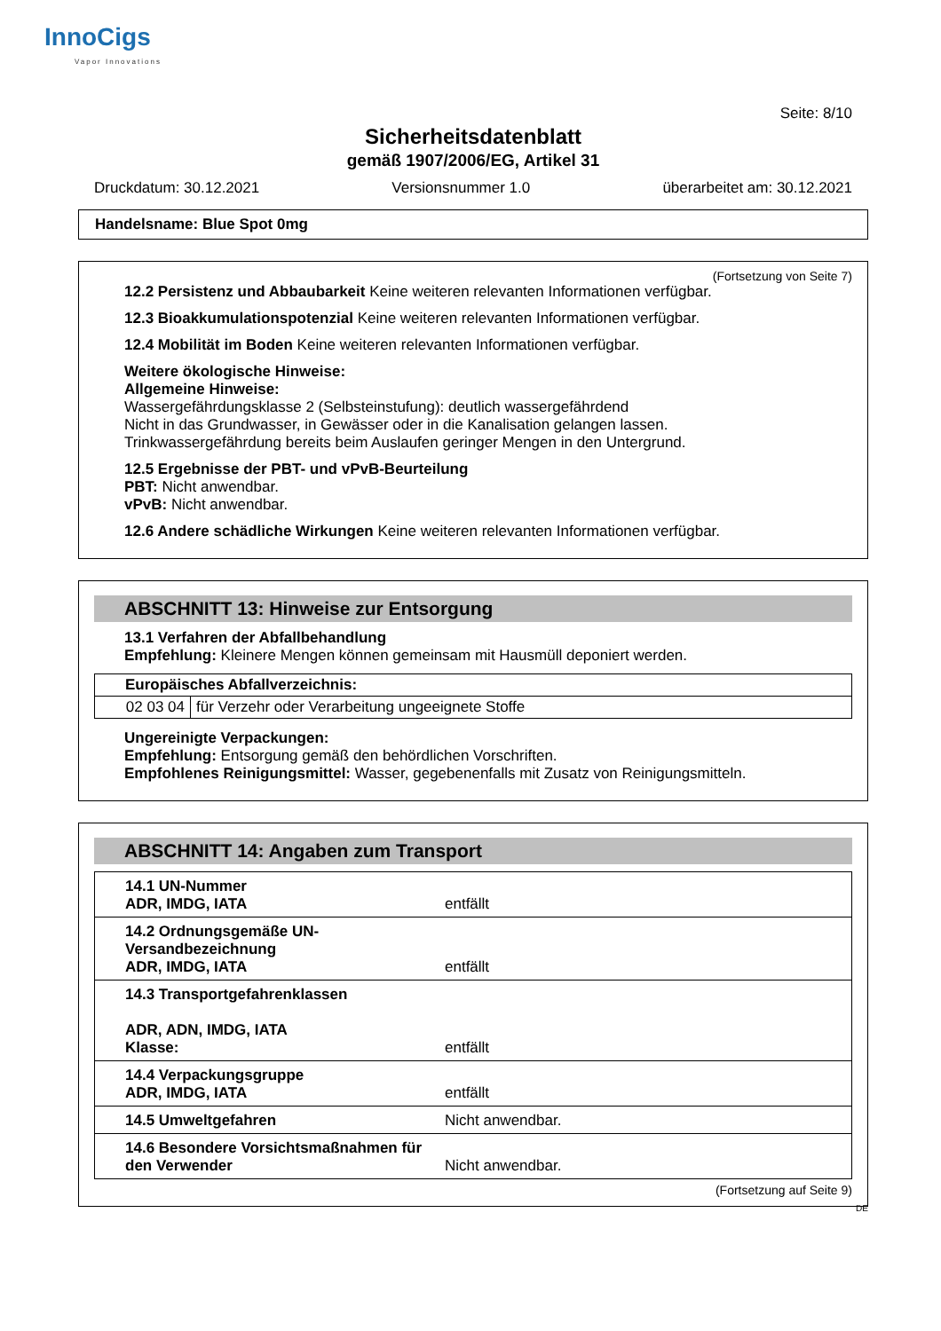InnoCigs
Vapor Innovations
Seite: 8/10
Sicherheitsdatenblatt
gemäß 1907/2006/EG, Artikel 31
Druckdatum: 30.12.2021 Versionsnummer 1.0 überarbeitet am: 30.12.2021
Handelsname: Blue Spot 0mg
(Fortsetzung von Seite 7)
12.2 Persistenz und Abbaubarkeit Keine weiteren relevanten Informationen verfügbar.
12.3 Bioakkumulationspotenzial Keine weiteren relevanten Informationen verfügbar.
12.4 Mobilität im Boden Keine weiteren relevanten Informationen verfügbar.
Weitere ökologische Hinweise:
Allgemeine Hinweise:
Wassergefährdungsklasse 2 (Selbsteinstufung): deutlich wassergefährdend
Nicht in das Grundwasser, in Gewässer oder in die Kanalisation gelangen lassen.
Trinkwassergefährdung bereits beim Auslaufen geringer Mengen in den Untergrund.
12.5 Ergebnisse der PBT- und vPvB-Beurteilung
PBT: Nicht anwendbar.
vPvB: Nicht anwendbar.
12.6 Andere schädliche Wirkungen Keine weiteren relevanten Informationen verfügbar.
ABSCHNITT 13: Hinweise zur Entsorgung
13.1 Verfahren der Abfallbehandlung
Empfehlung: Kleinere Mengen können gemeinsam mit Hausmüll deponiert werden.
| Europäisches Abfallverzeichnis: | |
| 02 03 04 | für Verzehr oder Verarbeitung ungeeignete Stoffe |
Ungereinigte Verpackungen:
Empfehlung: Entsorgung gemäß den behördlichen Vorschriften.
Empfohlenes Reinigungsmittel: Wasser, gegebenenfalls mit Zusatz von Reinigungsmitteln.
ABSCHNITT 14: Angaben zum Transport
| 14.1 UN-Nummer ADR, IMDG, IATA | entfällt |
| 14.2 Ordnungsgemäße UN-Versandbezeichnung ADR, IMDG, IATA | entfällt |
| 14.3 Transportgefahrenklassen ADR, ADN, IMDG, IATA Klasse: | entfällt |
| 14.4 Verpackungsgruppe ADR, IMDG, IATA | entfällt |
| 14.5 Umweltgefahren | Nicht anwendbar. |
| 14.6 Besondere Vorsichtsmaßnahmen für den Verwender | Nicht anwendbar. |
(Fortsetzung auf Seite 9)
DE